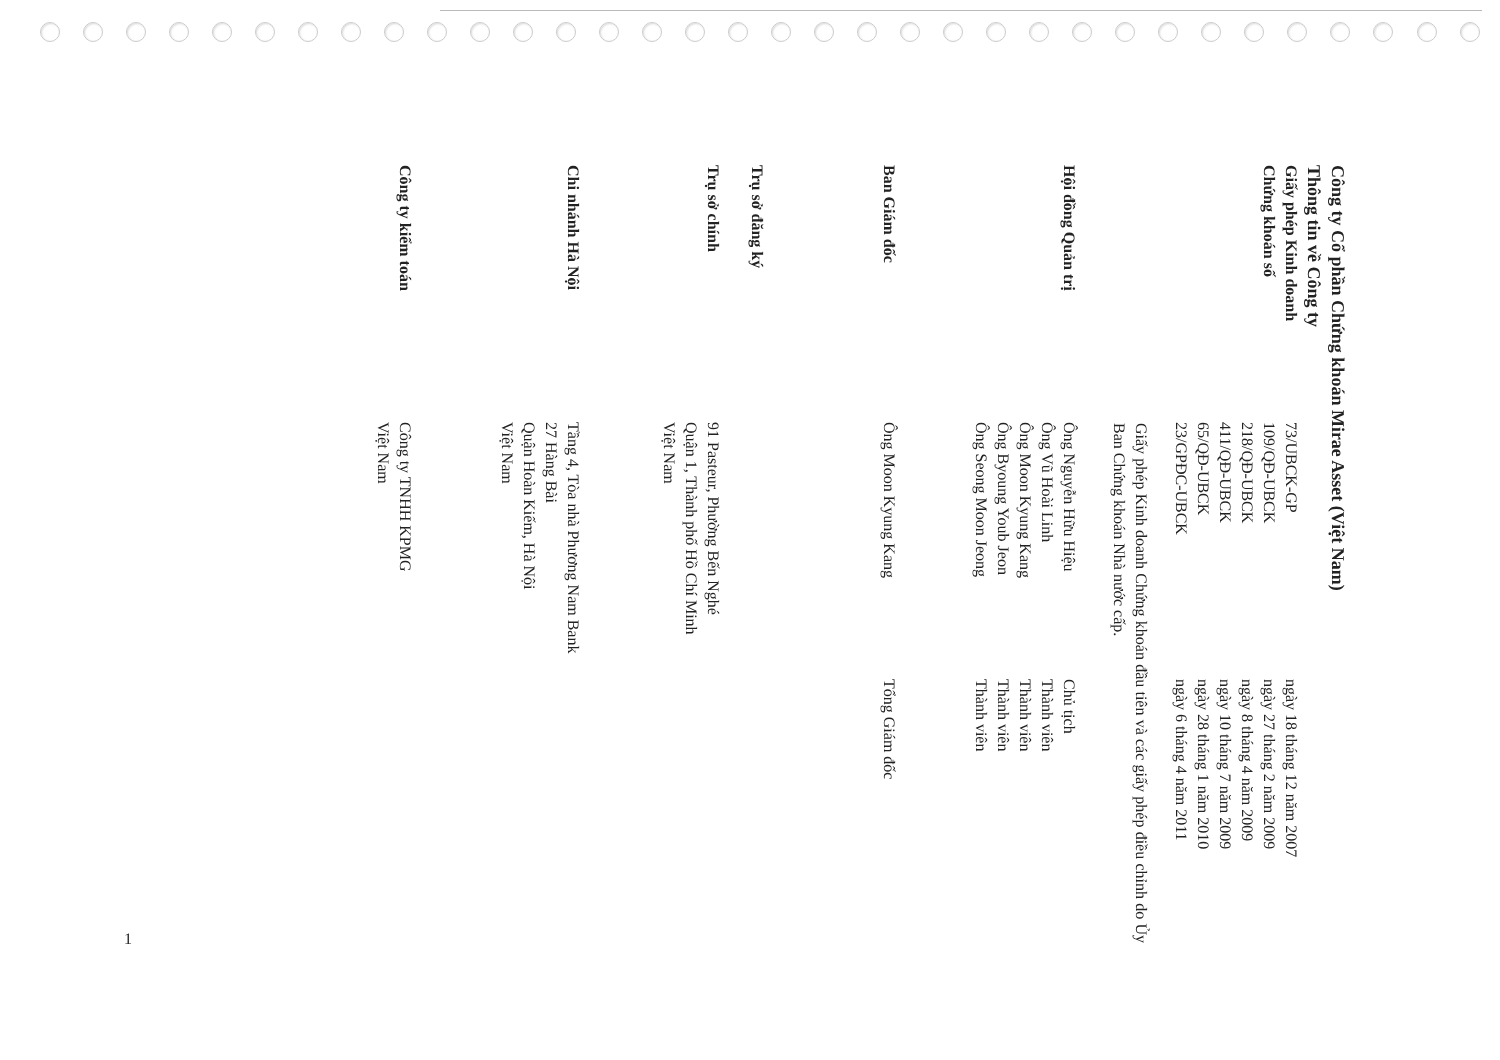Công ty Cổ phần Chứng khoán Mirae Asset (Việt Nam)
Thông tin về Công ty
Giấy phép Kinh doanh
Chứng khoán số
73/UBCK-GP
109/QĐ-UBCK
218/QĐ-UBCK
411/QĐ-UBCK
65/QĐ-UBCK
23/GPĐC-UBCK
ngày 18 tháng 12 năm 2007
ngày 27 tháng 2 năm 2009
ngày 8 tháng 4 năm 2009
ngày 10 tháng 7 năm 2009
ngày 28 tháng 1 năm 2010
ngày 6 tháng 4 năm 2011
Giấy phép Kinh doanh Chứng khoán đầu tiên và các giấy phép điều chỉnh do Ủy Ban Chứng khoán Nhà nước cấp.
Hội đồng Quản trị
Ông Nguyễn Hữu Hiệu
Ông Vũ Hoài Linh
Ông Moon Kyung Kang
Ông Byoung Youb Jeon
Ông Seong Moon Jeong
Chủ tịch
Thành viên
Thành viên
Thành viên
Thành viên
Ban Giám đốc
Ông Moon Kyung Kang
Tổng Giám đốc
Trụ sở đăng ký
Trụ sở chính
91 Pasteur, Phường Bến Nghé
Quận 1, Thành phố Hồ Chí Minh
Việt Nam
Chi nhánh Hà Nội
Tầng 4, Tòa nhà Phương Nam Bank
27 Hàng Bài
Quận Hoàn Kiếm, Hà Nội
Việt Nam
Công ty kiểm toán
Công ty TNHH KPMG
Việt Nam
1